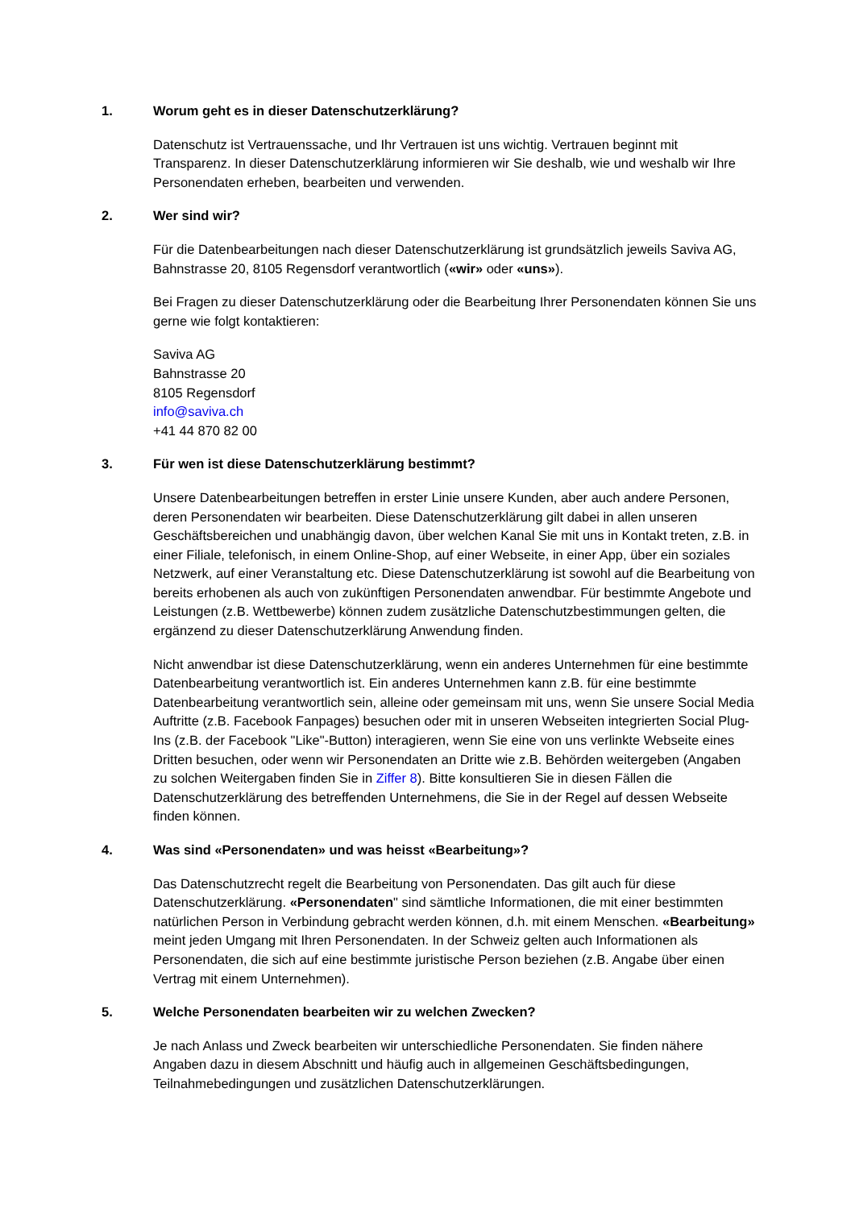1. Worum geht es in dieser Datenschutzerklärung?
Datenschutz ist Vertrauenssache, und Ihr Vertrauen ist uns wichtig. Vertrauen beginnt mit Transparenz. In dieser Datenschutzerklärung informieren wir Sie deshalb, wie und weshalb wir Ihre Personendaten erheben, bearbeiten und verwenden.
2. Wer sind wir?
Für die Datenbearbeitungen nach dieser Datenschutzerklärung ist grundsätzlich jeweils Saviva AG, Bahnstrasse 20, 8105 Regensdorf verantwortlich («wir» oder «uns»).
Bei Fragen zu dieser Datenschutzerklärung oder die Bearbeitung Ihrer Personendaten können Sie uns gerne wie folgt kontaktieren:
Saviva AG
Bahnstrasse 20
8105 Regensdorf
info@saviva.ch
+41 44 870 82 00
3. Für wen ist diese Datenschutzerklärung bestimmt?
Unsere Datenbearbeitungen betreffen in erster Linie unsere Kunden, aber auch andere Personen, deren Personendaten wir bearbeiten. Diese Datenschutzerklärung gilt dabei in allen unseren Geschäftsbereichen und unabhängig davon, über welchen Kanal Sie mit uns in Kontakt treten, z.B. in einer Filiale, telefonisch, in einem Online-Shop, auf einer Webseite, in einer App, über ein soziales Netzwerk, auf einer Veranstaltung etc. Diese Datenschutzerklärung ist sowohl auf die Bearbeitung von bereits erhobenen als auch von zukünftigen Personendaten anwendbar. Für bestimmte Angebote und Leistungen (z.B. Wettbewerbe) können zudem zusätzliche Datenschutzbestimmungen gelten, die ergänzend zu dieser Datenschutzerklärung Anwendung finden.
Nicht anwendbar ist diese Datenschutzerklärung, wenn ein anderes Unternehmen für eine bestimmte Datenbearbeitung verantwortlich ist. Ein anderes Unternehmen kann z.B. für eine bestimmte Datenbearbeitung verantwortlich sein, alleine oder gemeinsam mit uns, wenn Sie unsere Social Media Auftritte (z.B. Facebook Fanpages) besuchen oder mit in unseren Webseiten integrierten Social Plug-Ins (z.B. der Facebook "Like"-Button) interagieren, wenn Sie eine von uns verlinkte Webseite eines Dritten besuchen, oder wenn wir Personendaten an Dritte wie z.B. Behörden weitergeben (Angaben zu solchen Weitergaben finden Sie in Ziffer 8). Bitte konsultieren Sie in diesen Fällen die Datenschutzerklärung des betreffenden Unternehmens, die Sie in der Regel auf dessen Webseite finden können.
4. Was sind «Personendaten» und was heisst «Bearbeitung»?
Das Datenschutzrecht regelt die Bearbeitung von Personendaten. Das gilt auch für diese Datenschutzerklärung. «Personendaten" sind sämtliche Informationen, die mit einer bestimmten natürlichen Person in Verbindung gebracht werden können, d.h. mit einem Menschen. «Bearbeitung» meint jeden Umgang mit Ihren Personendaten. In der Schweiz gelten auch Informationen als Personendaten, die sich auf eine bestimmte juristische Person beziehen (z.B. Angabe über einen Vertrag mit einem Unternehmen).
5. Welche Personendaten bearbeiten wir zu welchen Zwecken?
Je nach Anlass und Zweck bearbeiten wir unterschiedliche Personendaten. Sie finden nähere Angaben dazu in diesem Abschnitt und häufig auch in allgemeinen Geschäftsbedingungen, Teilnahmebedingungen und zusätzlichen Datenschutzerklärungen.